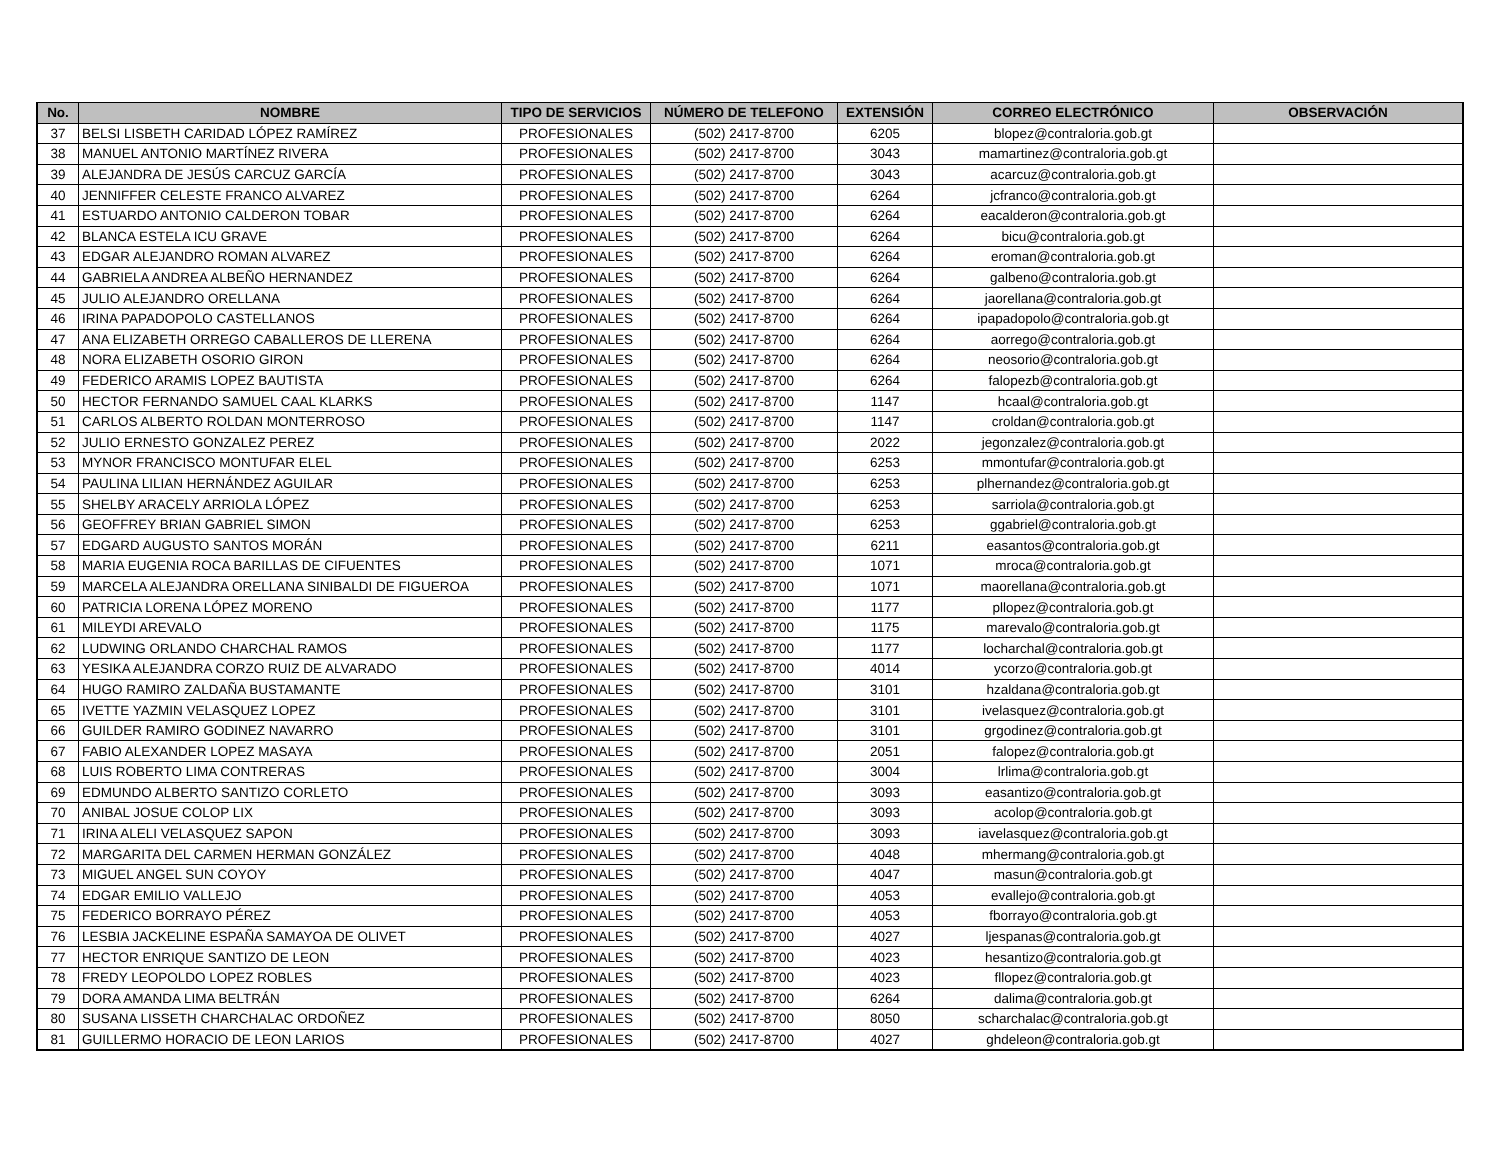| No. | NOMBRE | TIPO DE SERVICIOS | NÚMERO DE TELEFONO | EXTENSIÓN | CORREO ELECTRÓNICO | OBSERVACIÓN |
| --- | --- | --- | --- | --- | --- | --- |
| 37 | BELSI LISBETH CARIDAD LÓPEZ RAMÍREZ | PROFESIONALES | (502) 2417-8700 | 6205 | blopez@contraloria.gob.gt | |
| 38 | MANUEL ANTONIO MARTÍNEZ RIVERA | PROFESIONALES | (502) 2417-8700 | 3043 | mamartinez@contraloria.gob.gt | |
| 39 | ALEJANDRA DE JESÚS CARCUZ GARCÍA | PROFESIONALES | (502) 2417-8700 | 3043 | acarcuz@contraloria.gob.gt | |
| 40 | JENNIFFER CELESTE FRANCO ALVAREZ | PROFESIONALES | (502) 2417-8700 | 6264 | jcfranco@contraloria.gob.gt | |
| 41 | ESTUARDO ANTONIO CALDERON TOBAR | PROFESIONALES | (502) 2417-8700 | 6264 | eacalderon@contraloria.gob.gt | |
| 42 | BLANCA ESTELA ICU GRAVE | PROFESIONALES | (502) 2417-8700 | 6264 | bicu@contraloria.gob.gt | |
| 43 | EDGAR ALEJANDRO ROMAN ALVAREZ | PROFESIONALES | (502) 2417-8700 | 6264 | eroman@contraloria.gob.gt | |
| 44 | GABRIELA ANDREA ALBEÑO HERNANDEZ | PROFESIONALES | (502) 2417-8700 | 6264 | galbeno@contraloria.gob.gt | |
| 45 | JULIO ALEJANDRO ORELLANA | PROFESIONALES | (502) 2417-8700 | 6264 | jaorellana@contraloria.gob.gt | |
| 46 | IRINA PAPADOPOLO CASTELLANOS | PROFESIONALES | (502) 2417-8700 | 6264 | ipapadopolo@contraloria.gob.gt | |
| 47 | ANA ELIZABETH ORREGO CABALLEROS DE LLERENA | PROFESIONALES | (502) 2417-8700 | 6264 | aorrego@contraloria.gob.gt | |
| 48 | NORA ELIZABETH OSORIO GIRON | PROFESIONALES | (502) 2417-8700 | 6264 | neosorio@contraloria.gob.gt | |
| 49 | FEDERICO ARAMIS LOPEZ BAUTISTA | PROFESIONALES | (502) 2417-8700 | 6264 | falopezb@contraloria.gob.gt | |
| 50 | HECTOR FERNANDO SAMUEL CAAL KLARKS | PROFESIONALES | (502) 2417-8700 | 1147 | hcaal@contraloria.gob.gt | |
| 51 | CARLOS ALBERTO ROLDAN MONTERROSO | PROFESIONALES | (502) 2417-8700 | 1147 | croldan@contraloria.gob.gt | |
| 52 | JULIO ERNESTO GONZALEZ PEREZ | PROFESIONALES | (502) 2417-8700 | 2022 | jegonzalez@contraloria.gob.gt | |
| 53 | MYNOR FRANCISCO MONTUFAR ELEL | PROFESIONALES | (502) 2417-8700 | 6253 | mmontufar@contraloria.gob.gt | |
| 54 | PAULINA LILIAN HERNÁNDEZ AGUILAR | PROFESIONALES | (502) 2417-8700 | 6253 | plhernandez@contraloria.gob.gt | |
| 55 | SHELBY ARACELY ARRIOLA LÓPEZ | PROFESIONALES | (502) 2417-8700 | 6253 | sarriola@contraloria.gob.gt | |
| 56 | GEOFFREY BRIAN GABRIEL SIMON | PROFESIONALES | (502) 2417-8700 | 6253 | ggabriel@contraloria.gob.gt | |
| 57 | EDGARD AUGUSTO SANTOS MORÁN | PROFESIONALES | (502) 2417-8700 | 6211 | easantos@contraloria.gob.gt | |
| 58 | MARIA EUGENIA ROCA BARILLAS DE CIFUENTES | PROFESIONALES | (502) 2417-8700 | 1071 | mroca@contraloria.gob.gt | |
| 59 | MARCELA ALEJANDRA ORELLANA SINIBALDI DE FIGUEROA | PROFESIONALES | (502) 2417-8700 | 1071 | maorellana@contraloria.gob.gt | |
| 60 | PATRICIA LORENA LÓPEZ MORENO | PROFESIONALES | (502) 2417-8700 | 1177 | pllopez@contraloria.gob.gt | |
| 61 | MILEYDI AREVALO | PROFESIONALES | (502) 2417-8700 | 1175 | marevalo@contraloria.gob.gt | |
| 62 | LUDWING ORLANDO CHARCHAL RAMOS | PROFESIONALES | (502) 2417-8700 | 1177 | locharchal@contraloria.gob.gt | |
| 63 | YESIKA ALEJANDRA CORZO RUIZ DE ALVARADO | PROFESIONALES | (502) 2417-8700 | 4014 | ycorzo@contraloria.gob.gt | |
| 64 | HUGO RAMIRO ZALDAÑA BUSTAMANTE | PROFESIONALES | (502) 2417-8700 | 3101 | hzaldana@contraloria.gob.gt | |
| 65 | IVETTE YAZMIN VELASQUEZ LOPEZ | PROFESIONALES | (502) 2417-8700 | 3101 | ivelasquez@contraloria.gob.gt | |
| 66 | GUILDER RAMIRO GODINEZ NAVARRO | PROFESIONALES | (502) 2417-8700 | 3101 | grgodinez@contraloria.gob.gt | |
| 67 | FABIO ALEXANDER LOPEZ MASAYA | PROFESIONALES | (502) 2417-8700 | 2051 | falopez@contraloria.gob.gt | |
| 68 | LUIS ROBERTO LIMA CONTRERAS | PROFESIONALES | (502) 2417-8700 | 3004 | lrlima@contraloria.gob.gt | |
| 69 | EDMUNDO ALBERTO SANTIZO CORLETO | PROFESIONALES | (502) 2417-8700 | 3093 | easantizo@contraloria.gob.gt | |
| 70 | ANIBAL JOSUE COLOP LIX | PROFESIONALES | (502) 2417-8700 | 3093 | acolop@contraloria.gob.gt | |
| 71 | IRINA ALELI VELASQUEZ SAPON | PROFESIONALES | (502) 2417-8700 | 3093 | iavelasquez@contraloria.gob.gt | |
| 72 | MARGARITA DEL CARMEN HERMAN GONZÁLEZ | PROFESIONALES | (502) 2417-8700 | 4048 | mhermang@contraloria.gob.gt | |
| 73 | MIGUEL ANGEL SUN COYOY | PROFESIONALES | (502) 2417-8700 | 4047 | masun@contraloria.gob.gt | |
| 74 | EDGAR EMILIO VALLEJO | PROFESIONALES | (502) 2417-8700 | 4053 | evallejo@contraloria.gob.gt | |
| 75 | FEDERICO BORRAYO PÉREZ | PROFESIONALES | (502) 2417-8700 | 4053 | fborrayo@contraloria.gob.gt | |
| 76 | LESBIA JACKELINE ESPAÑA SAMAYOA DE OLIVET | PROFESIONALES | (502) 2417-8700 | 4027 | ljespanas@contraloria.gob.gt | |
| 77 | HECTOR ENRIQUE SANTIZO DE LEON | PROFESIONALES | (502) 2417-8700 | 4023 | hesantizo@contraloria.gob.gt | |
| 78 | FREDY LEOPOLDO LOPEZ ROBLES | PROFESIONALES | (502) 2417-8700 | 4023 | fllopez@contraloria.gob.gt | |
| 79 | DORA AMANDA LIMA BELTRÁN | PROFESIONALES | (502) 2417-8700 | 6264 | dalima@contraloria.gob.gt | |
| 80 | SUSANA LISSETH CHARCHALAC ORDOÑEZ | PROFESIONALES | (502) 2417-8700 | 8050 | scharchalac@contraloria.gob.gt | |
| 81 | GUILLERMO HORACIO DE LEON LARIOS | PROFESIONALES | (502) 2417-8700 | 4027 | ghdeleon@contraloria.gob.gt | |